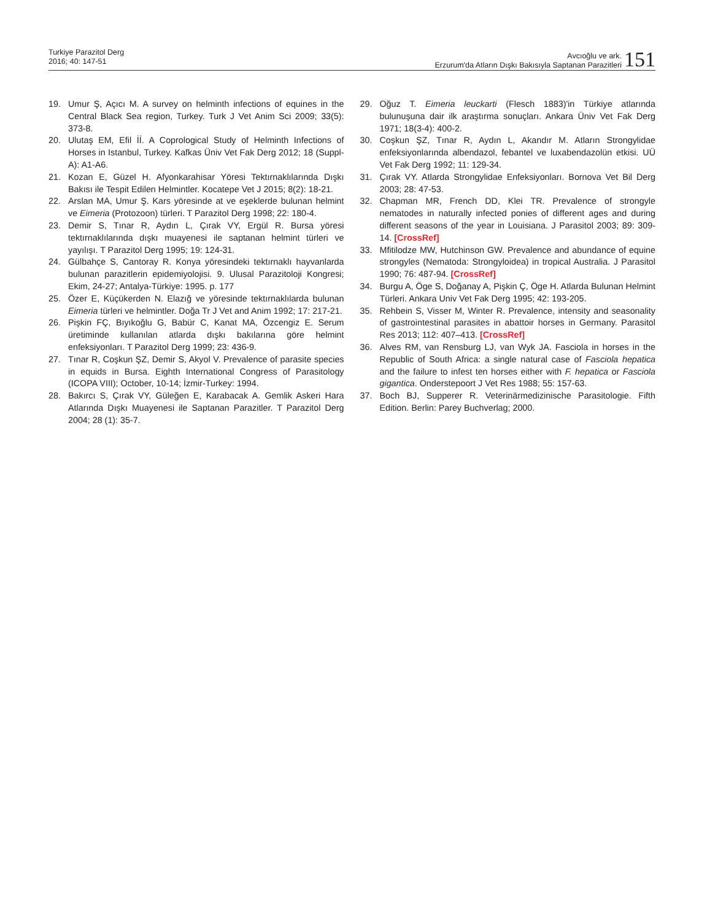Turkiye Parazitol Derg
2016; 40: 147-51
Avcıoğlu ve ark.
Erzurum'da Atların Dışkı Bakısıyla Saptanan Parazitleri
151
19. Umur Ş, Açıcı M. A survey on helminth infections of equines in the Central Black Sea region, Turkey. Turk J Vet Anim Sci 2009; 33(5): 373-8.
20. Ulutaş EM, Efil İİ. A Coprological Study of Helminth Infections of Horses in Istanbul, Turkey. Kafkas Üniv Vet Fak Derg 2012; 18 (Suppl-A): A1-A6.
21. Kozan E, Güzel H. Afyonkarahisar Yöresi Tektırnaklılarında Dışkı Bakısı ile Tespit Edilen Helmintler. Kocatepe Vet J 2015; 8(2): 18-21.
22. Arslan MA, Umur Ş. Kars yöresinde at ve eşeklerde bulunan helmint ve Eimeria (Protozoon) türleri. T Parazitol Derg 1998; 22: 180-4.
23. Demir S, Tınar R, Aydın L, Çırak VY, Ergül R. Bursa yöresi tektırnaklılarında dışkı muayenesi ile saptanan helmint türleri ve yayılışı. T Parazitol Derg 1995; 19: 124-31.
24. Gülbahçe S, Cantoray R. Konya yöresindeki tektırnaklı hayvanlarda bulunan parazitlerin epidemiyolojisi. 9. Ulusal Parazitoloji Kongresi; Ekim, 24-27; Antalya-Türkiye: 1995. p. 177
25. Özer E, Küçükerden N. Elazığ ve yöresinde tektırnaklılarda bulunan Eimeria türleri ve helmintler. Doğa Tr J Vet and Anim 1992; 17: 217-21.
26. Pişkin FÇ, Bıyıkoğlu G, Babür C, Kanat MA, Özcengiz E. Serum üretiminde kullanılan atlarda dışkı bakılarına göre helmint enfeksiyonları. T Parazitol Derg 1999; 23: 436-9.
27. Tınar R, Coşkun ŞZ, Demir S, Akyol V. Prevalence of parasite species in equids in Bursa. Eighth International Congress of Parasitology (ICOPA VIII); October, 10-14; İzmir-Turkey: 1994.
28. Bakırcı S, Çırak VY, Güleğen E, Karabacak A. Gemlik Askeri Hara Atlarında Dışkı Muayenesi ile Saptanan Parazitler. T Parazitol Derg 2004; 28 (1): 35-7.
29. Oğuz T. Eimeria leuckarti (Flesch 1883)'in Türkiye atlarında bulunuşuna dair ilk araştırma sonuçları. Ankara Üniv Vet Fak Derg 1971; 18(3-4): 400-2.
30. Coşkun ŞZ, Tınar R, Aydın L, Akandır M. Atların Strongylidae enfeksiyonlarında albendazol, febantel ve luxabendazolün etkisi. UÜ Vet Fak Derg 1992; 11: 129-34.
31. Çırak VY. Atlarda Strongylidae Enfeksiyonları. Bornova Vet Bil Derg 2003; 28: 47-53.
32. Chapman MR, French DD, Klei TR. Prevalence of strongyle nematodes in naturally infected ponies of different ages and during different seasons of the year in Louisiana. J Parasitol 2003; 89: 309-14. [CrossRef]
33. Mfitilodze MW, Hutchinson GW. Prevalence and abundance of equine strongyles (Nematoda: Strongyloidea) in tropical Australia. J Parasitol 1990; 76: 487-94. [CrossRef]
34. Burgu A, Öge S, Doğanay A, Pişkin Ç, Öge H. Atlarda Bulunan Helmint Türleri. Ankara Univ Vet Fak Derg 1995; 42: 193-205.
35. Rehbein S, Visser M, Winter R. Prevalence, intensity and seasonality of gastrointestinal parasites in abattoir horses in Germany. Parasitol Res 2013; 112: 407–413. [CrossRef]
36. Alves RM, van Rensburg LJ, van Wyk JA. Fasciola in horses in the Republic of South Africa: a single natural case of Fasciola hepatica and the failure to infest ten horses either with F. hepatica or Fasciola gigantica. Onderstepoort J Vet Res 1988; 55: 157-63.
37. Boch BJ, Supperer R. Veterinärmedizinische Parasitologie. Fifth Edition. Berlin: Parey Buchverlag; 2000.